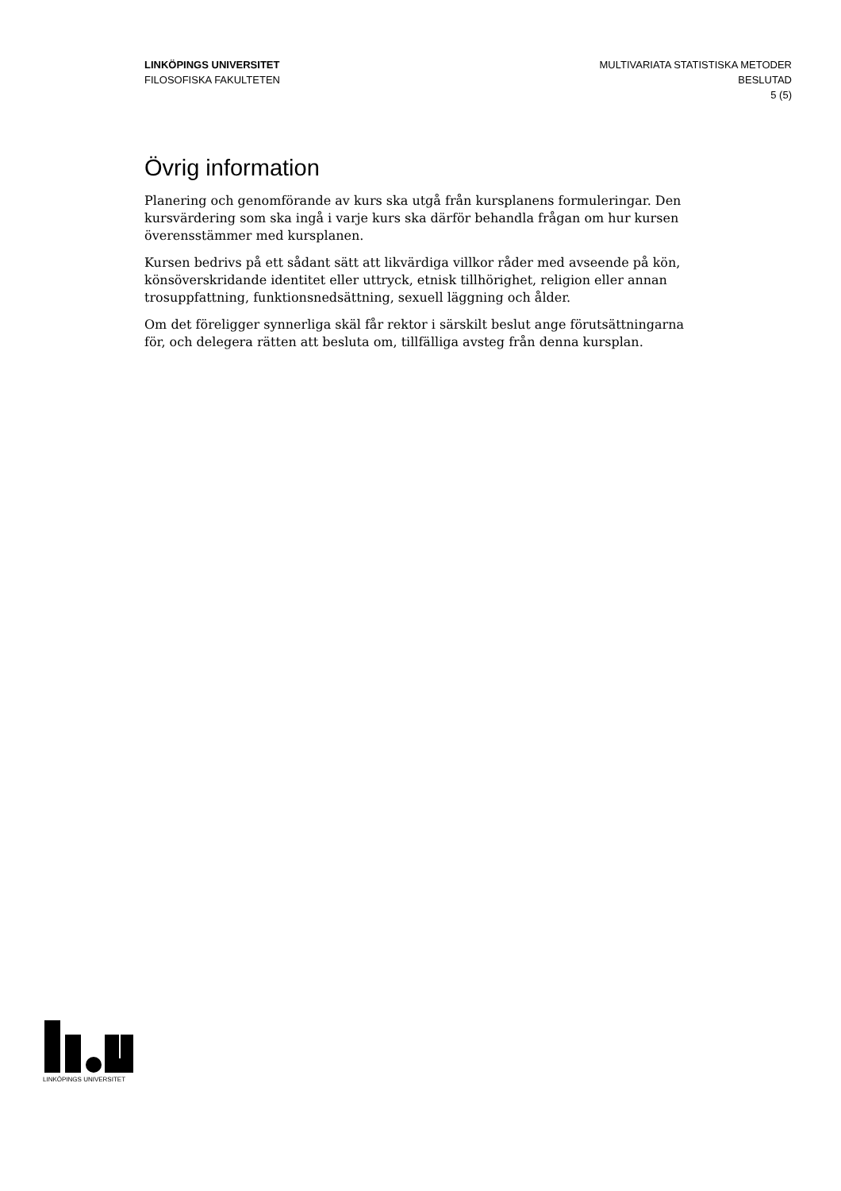LINKÖPINGS UNIVERSITET
FILOSOFISKA FAKULTETEN
MULTIVARIATA STATISTISKA METODER
BESLUTAD
5 (5)
Övrig information
Planering och genomförande av kurs ska utgå från kursplanens formuleringar. Den kursvärdering som ska ingå i varje kurs ska därför behandla frågan om hur kursen överensstämmer med kursplanen.
Kursen bedrivs på ett sådant sätt att likvärdiga villkor råder med avseende på kön, könsöverskridande identitet eller uttryck, etnisk tillhörighet, religion eller annan trosuppfattning, funktionsnedsättning, sexuell läggning och ålder.
Om det föreligger synnerliga skäl får rektor i särskilt beslut ange förutsättningarna för, och delegera rätten att besluta om, tillfälliga avsteg från denna kursplan.
LINKÖPINGS UNIVERSITET